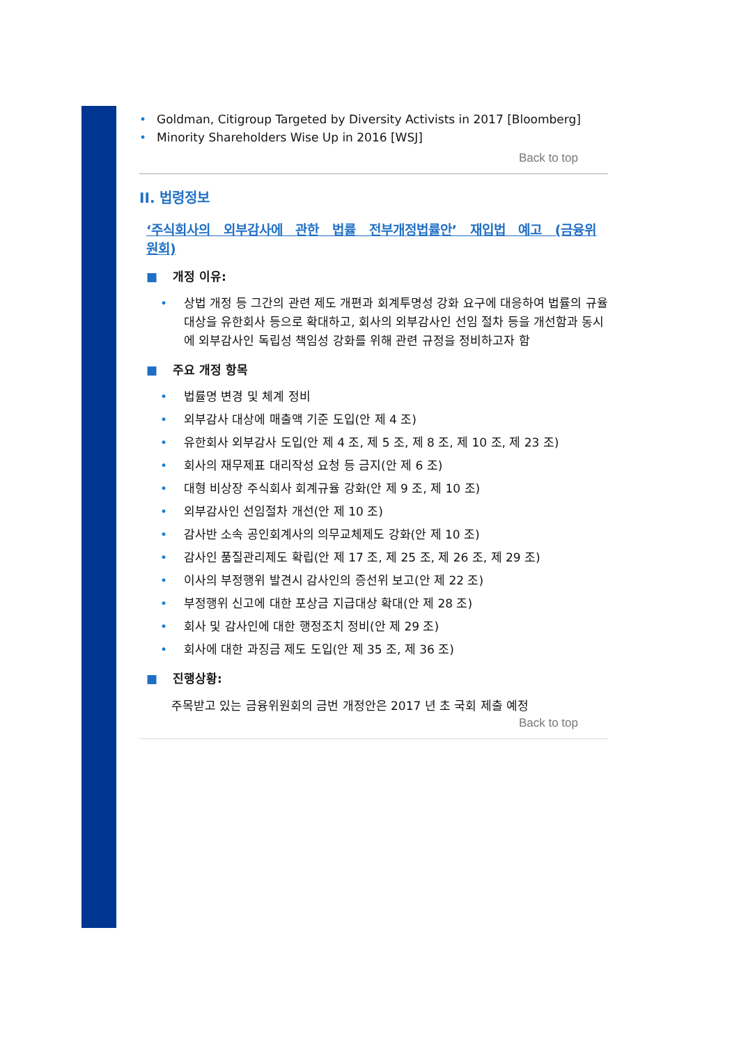• Goldman, Citigroup Targeted by Diversity Activists in 2017 [Bloomberg]
• Minority Shareholders Wise Up in 2016 [WSJ]
Back to top
II. 법령정보
‘주식회사의 외부감사에 관한 법률 전부개정법률안’ 재입법 예고 (금융위원회)
■ 개정 이유:
• 상법 개정 등 그간의 관련 제도 개편과 회계투명성 강화 요구에 대응하여 법률의 규율대상을 유한회사 등으로 확대하고, 회사의 외부감사인 선임 절차 등을 개선함과 동시에 외부감사인 독립성 책임성 강화를 위해 관련 규정을 정비하고자 함
■ 주요 개정 항목
• 법률명 변경 및 체계 정비
• 외부감사 대상에 매출액 기준 도입(안 제 4 조)
• 유한회사 외부감사 도입(안 제 4 조, 제 5 조, 제 8 조, 제 10 조, 제 23 조)
• 회사의 재무제표 대리작성 요청 등 금지(안 제 6 조)
• 대형 비상장 주식회사 회계규율 강화(안 제 9 조, 제 10 조)
• 외부감사인 선임절차 개선(안 제 10 조)
• 감사반 소속 공인회계사의 의무교체제도 강화(안 제 10 조)
• 감사인 품질관리제도 확립(안 제 17 조, 제 25 조, 제 26 조, 제 29 조)
• 이사의 부정행위 발견시 감사인의 증선위 보고(안 제 22 조)
• 부정행위 신고에 대한 포상금 지급대상 확대(안 제 28 조)
• 회사 및 감사인에 대한 행정조치 정비(안 제 29 조)
• 회사에 대한 과징금 제도 도입(안 제 35 조, 제 36 조)
■ 진행상황:
주목받고 있는 금융위원회의 금번 개정안은 2017 년 초 국회 제출 예정
Back to top